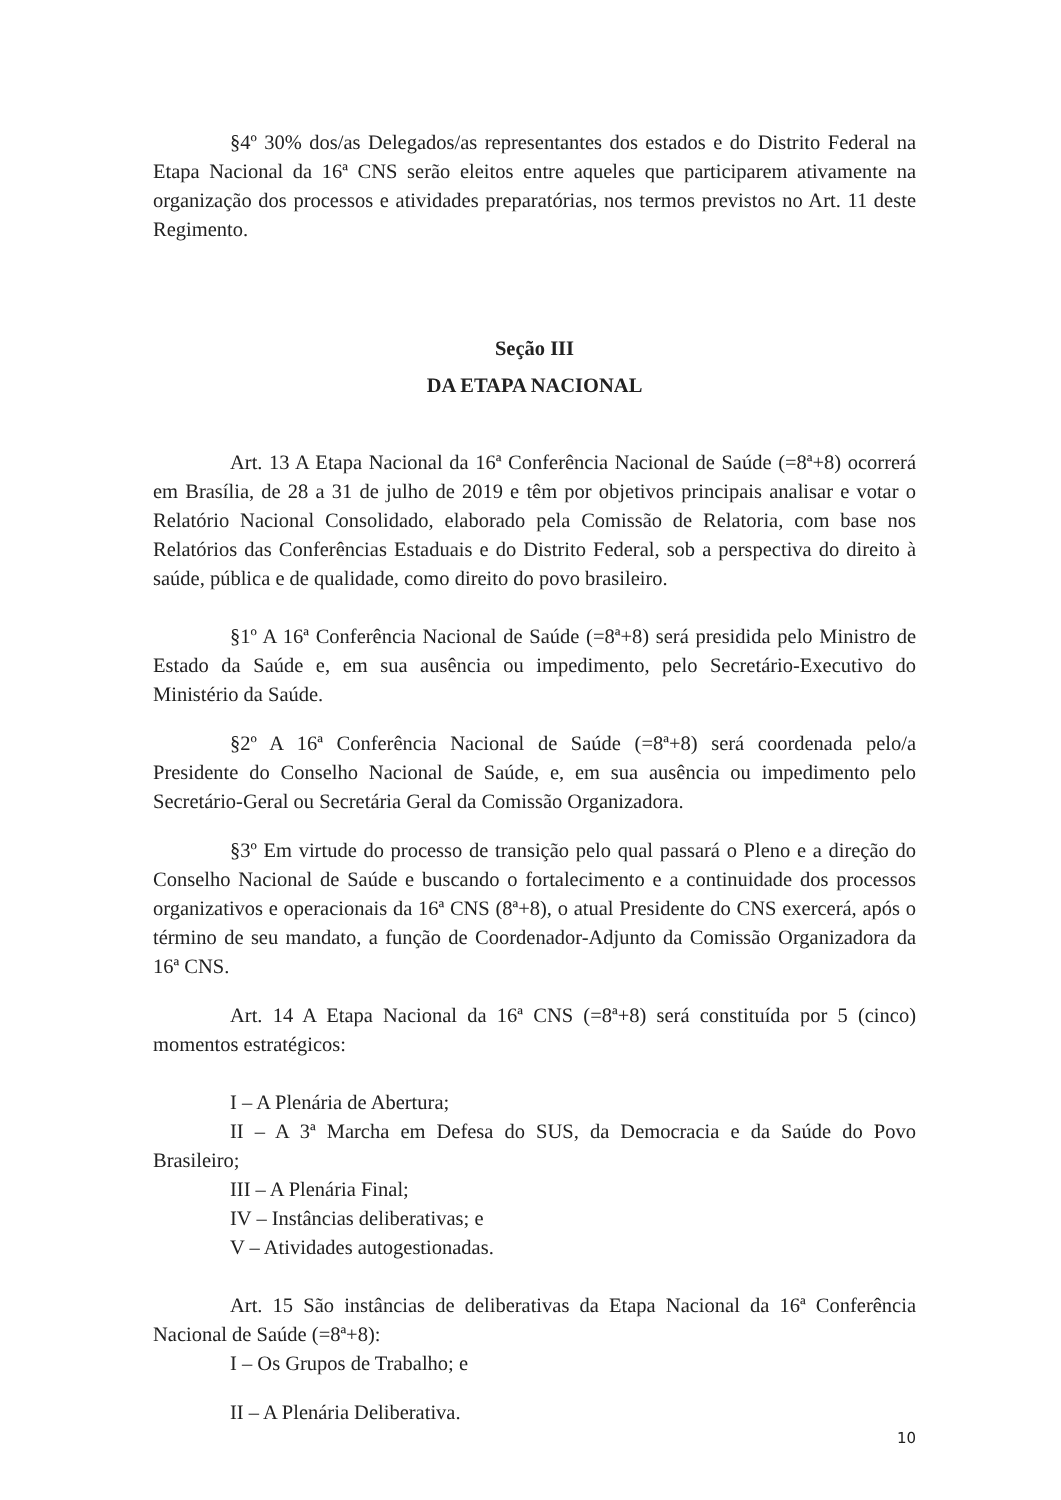§4º 30% dos/as Delegados/as representantes dos estados e do Distrito Federal na Etapa Nacional da 16ª CNS serão eleitos entre aqueles que participarem ativamente na organização dos processos e atividades preparatórias, nos termos previstos no Art. 11 deste Regimento.
Seção III
DA ETAPA NACIONAL
Art. 13 A Etapa Nacional da 16ª Conferência Nacional de Saúde (=8ª+8) ocorrerá em Brasília, de 28 a 31 de julho de 2019 e têm por objetivos principais analisar e votar o Relatório Nacional Consolidado, elaborado pela Comissão de Relatoria, com base nos Relatórios das Conferências Estaduais e do Distrito Federal, sob a perspectiva do direito à saúde, pública e de qualidade, como direito do povo brasileiro.
§1º A 16ª Conferência Nacional de Saúde (=8ª+8) será presidida pelo Ministro de Estado da Saúde e, em sua ausência ou impedimento, pelo Secretário-Executivo do Ministério da Saúde.
§2º A 16ª Conferência Nacional de Saúde (=8ª+8) será coordenada pelo/a Presidente do Conselho Nacional de Saúde, e, em sua ausência ou impedimento pelo Secretário-Geral ou Secretária Geral da Comissão Organizadora.
§3º Em virtude do processo de transição pelo qual passará o Pleno e a direção do Conselho Nacional de Saúde e buscando o fortalecimento e a continuidade dos processos organizativos e operacionais da 16ª CNS (8ª+8), o atual Presidente do CNS exercerá, após o término de seu mandato, a função de Coordenador-Adjunto da Comissão Organizadora da 16ª CNS.
Art. 14 A Etapa Nacional da 16ª CNS (=8ª+8) será constituída por 5 (cinco) momentos estratégicos:
I – A Plenária de Abertura;
II – A 3ª Marcha em Defesa do SUS, da Democracia e da Saúde do Povo Brasileiro;
III – A Plenária Final;
IV – Instâncias deliberativas; e
V – Atividades autogestionadas.
Art. 15 São instâncias de deliberativas da Etapa Nacional da 16ª Conferência Nacional de Saúde (=8ª+8):
I – Os Grupos de Trabalho; e
II – A Plenária Deliberativa.
10